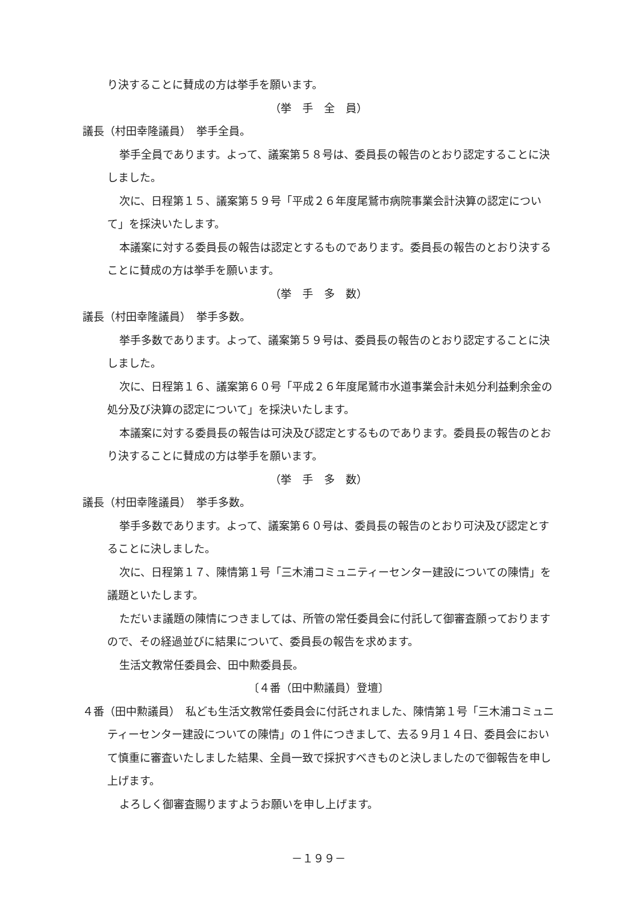り決することに賛成の方は挙手を願います。
（挙　手　全　員）
議長（村田幸隆議員）　挙手全員。
挙手全員であります。よって、議案第５８号は、委員長の報告のとおり認定することに決しました。
次に、日程第１５、議案第５９号「平成２６年度尾鷲市病院事業会計決算の認定について」を採決いたします。
本議案に対する委員長の報告は認定とするものであります。委員長の報告のとおり決することに賛成の方は挙手を願います。
（挙　手　多　数）
議長（村田幸隆議員）　挙手多数。
挙手多数であります。よって、議案第５９号は、委員長の報告のとおり認定することに決しました。
次に、日程第１６、議案第６０号「平成２６年度尾鷲市水道事業会計未処分利益剰余金の処分及び決算の認定について」を採決いたします。
本議案に対する委員長の報告は可決及び認定とするものであります。委員長の報告のとおり決することに賛成の方は挙手を願います。
（挙　手　多　数）
議長（村田幸隆議員）　挙手多数。
挙手多数であります。よって、議案第６０号は、委員長の報告のとおり可決及び認定とすることに決しました。
次に、日程第１７、陳情第１号「三木浦コミュニティーセンター建設についての陳情」を議題といたします。
ただいま議題の陳情につきましては、所管の常任委員会に付託して御審査願っておりますので、その経過並びに結果について、委員長の報告を求めます。
生活文教常任委員会、田中勲委員長。
〔４番（田中勲議員）登壇〕
４番（田中勲議員）　私ども生活文教常任委員会に付託されました、陳情第１号「三木浦コミュニティーセンター建設についての陳情」の１件につきまして、去る９月１４日、委員会において慎重に審査いたしました結果、全員一致で採択すべきものと決しましたので御報告を申し上げます。
よろしく御審査賜りますようお願いを申し上げます。
－１９９－